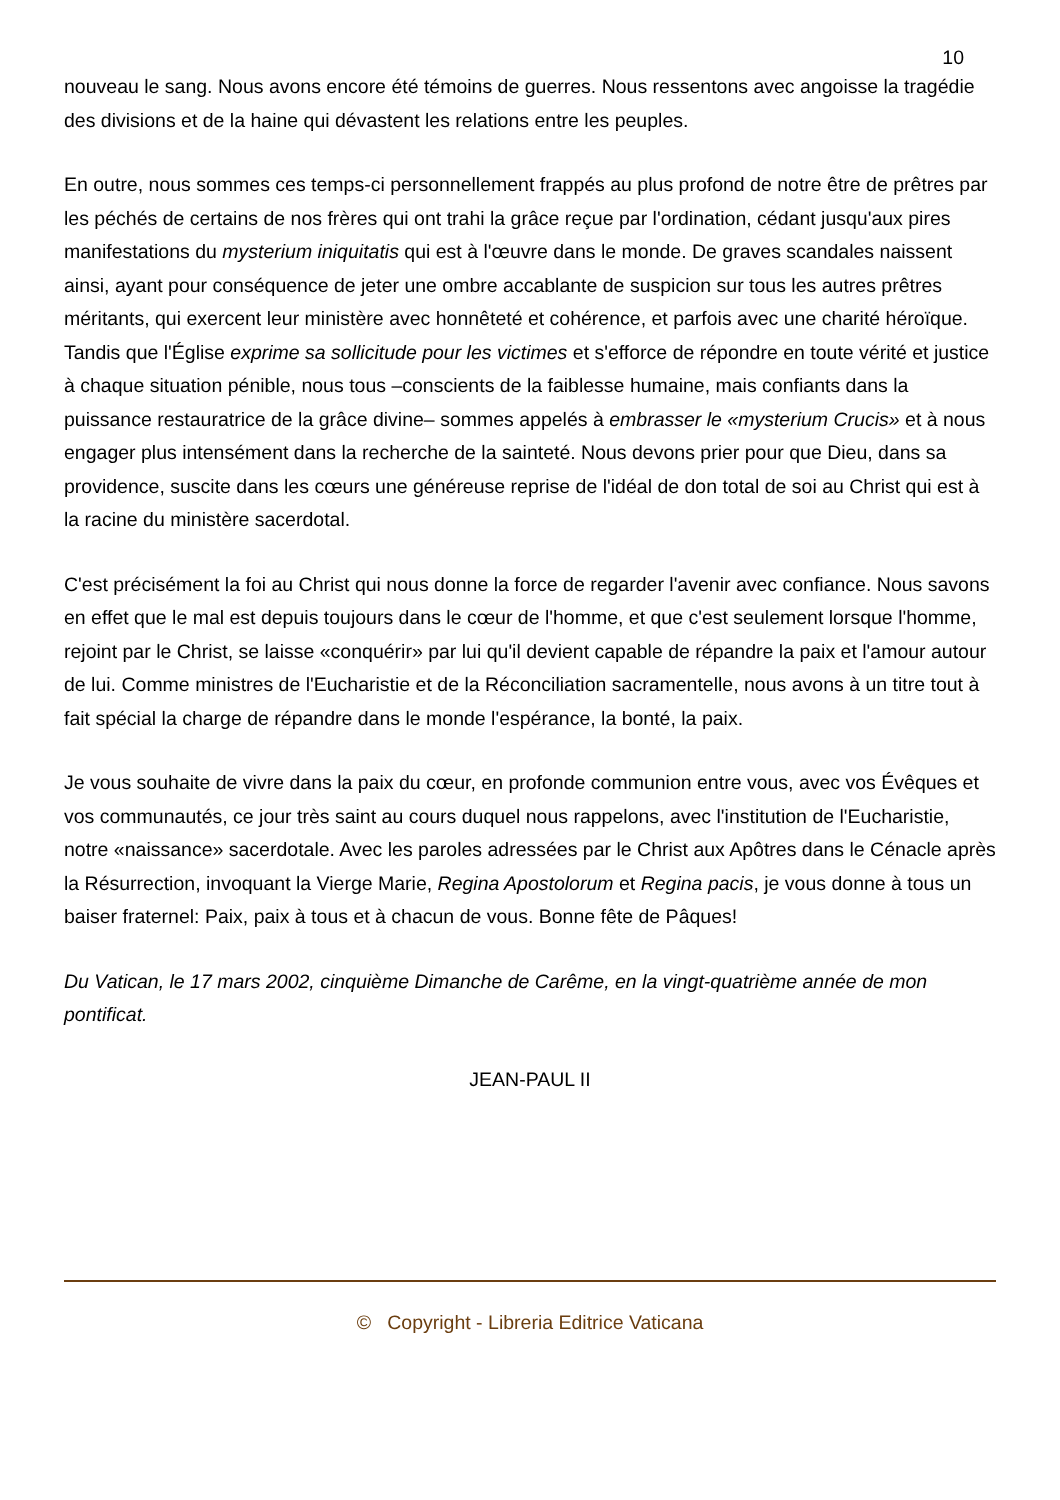10
nouveau le sang. Nous avons encore été témoins de guerres. Nous ressentons avec angoisse la tragédie des divisions et de la haine qui dévastent les relations entre les peuples.
En outre, nous sommes ces temps-ci personnellement frappés au plus profond de notre être de prêtres par les péchés de certains de nos frères qui ont trahi la grâce reçue par l'ordination, cédant jusqu'aux pires manifestations du mysterium iniquitatis qui est à l'œuvre dans le monde. De graves scandales naissent ainsi, ayant pour conséquence de jeter une ombre accablante de suspicion sur tous les autres prêtres méritants, qui exercent leur ministère avec honnêteté et cohérence, et parfois avec une charité héroïque. Tandis que l'Église exprime sa sollicitude pour les victimes et s'efforce de répondre en toute vérité et justice à chaque situation pénible, nous tous –conscients de la faiblesse humaine, mais confiants dans la puissance restauratrice de la grâce divine– sommes appelés à embrasser le «mysterium Crucis» et à nous engager plus intensément dans la recherche de la sainteté. Nous devons prier pour que Dieu, dans sa providence, suscite dans les cœurs une généreuse reprise de l'idéal de don total de soi au Christ qui est à la racine du ministère sacerdotal.
C'est précisément la foi au Christ qui nous donne la force de regarder l'avenir avec confiance. Nous savons en effet que le mal est depuis toujours dans le cœur de l'homme, et que c'est seulement lorsque l'homme, rejoint par le Christ, se laisse «conquérir» par lui qu'il devient capable de répandre la paix et l'amour autour de lui. Comme ministres de l'Eucharistie et de la Réconciliation sacramentelle, nous avons à un titre tout à fait spécial la charge de répandre dans le monde l'espérance, la bonté, la paix.
Je vous souhaite de vivre dans la paix du cœur, en profonde communion entre vous, avec vos Évêques et vos communautés, ce jour très saint au cours duquel nous rappelons, avec l'institution de l'Eucharistie, notre «naissance» sacerdotale. Avec les paroles adressées par le Christ aux Apôtres dans le Cénacle après la Résurrection, invoquant la Vierge Marie, Regina Apostolorum et Regina pacis, je vous donne à tous un baiser fraternel: Paix, paix à tous et à chacun de vous. Bonne fête de Pâques!
Du Vatican, le 17 mars 2002, cinquième Dimanche de Carême, en la vingt-quatrième année de mon pontificat.
JEAN-PAUL II
© Copyright - Libreria Editrice Vaticana